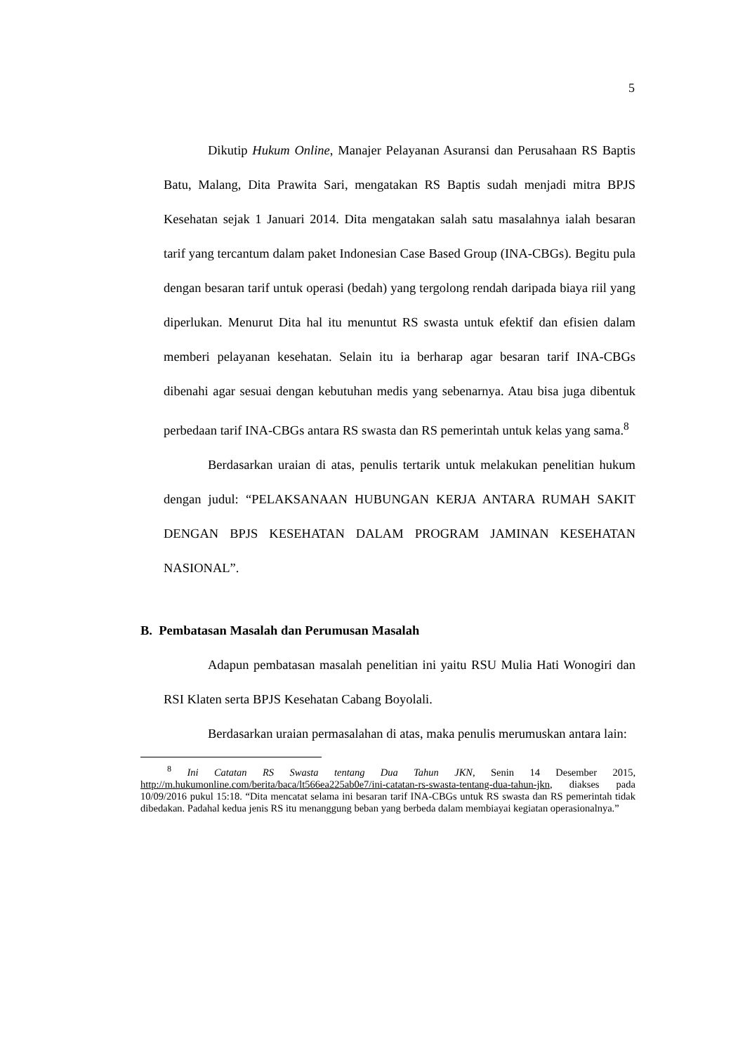5
Dikutip Hukum Online, Manajer Pelayanan Asuransi dan Perusahaan RS Baptis Batu, Malang, Dita Prawita Sari, mengatakan RS Baptis sudah menjadi mitra BPJS Kesehatan sejak 1 Januari 2014. Dita mengatakan salah satu masalahnya ialah besaran tarif yang tercantum dalam paket Indonesian Case Based Group (INA-CBGs). Begitu pula dengan besaran tarif untuk operasi (bedah) yang tergolong rendah daripada biaya riil yang diperlukan. Menurut Dita hal itu menuntut RS swasta untuk efektif dan efisien dalam memberi pelayanan kesehatan. Selain itu ia berharap agar besaran tarif INA-CBGs dibenahi agar sesuai dengan kebutuhan medis yang sebenarnya. Atau bisa juga dibentuk perbedaan tarif INA-CBGs antara RS swasta dan RS pemerintah untuk kelas yang sama.<sup>8</sup>
Berdasarkan uraian di atas, penulis tertarik untuk melakukan penelitian hukum dengan judul: “PELAKSANAAN HUBUNGAN KERJA ANTARA RUMAH SAKIT DENGAN BPJS KESEHATAN DALAM PROGRAM JAMINAN KESEHATAN NASIONAL”.
B. Pembatasan Masalah dan Perumusan Masalah
Adapun pembatasan masalah penelitian ini yaitu RSU Mulia Hati Wonogiri dan RSI Klaten serta BPJS Kesehatan Cabang Boyolali.
Berdasarkan uraian permasalahan di atas, maka penulis merumuskan antara lain:
<sup>8</sup> Ini Catatan RS Swasta tentang Dua Tahun JKN, Senin 14 Desember 2015, http://m.hukumonline.com/berita/baca/lt566ea225ab0e7/ini-catatan-rs-swasta-tentang-dua-tahun-jkn, diakses pada 10/09/2016 pukul 15:18. “Dita mencatat selama ini besaran tarif INA-CBGs untuk RS swasta dan RS pemerintah tidak dibedakan. Padahal kedua jenis RS itu menanggung beban yang berbeda dalam membiayai kegiatan operasionalnya.”